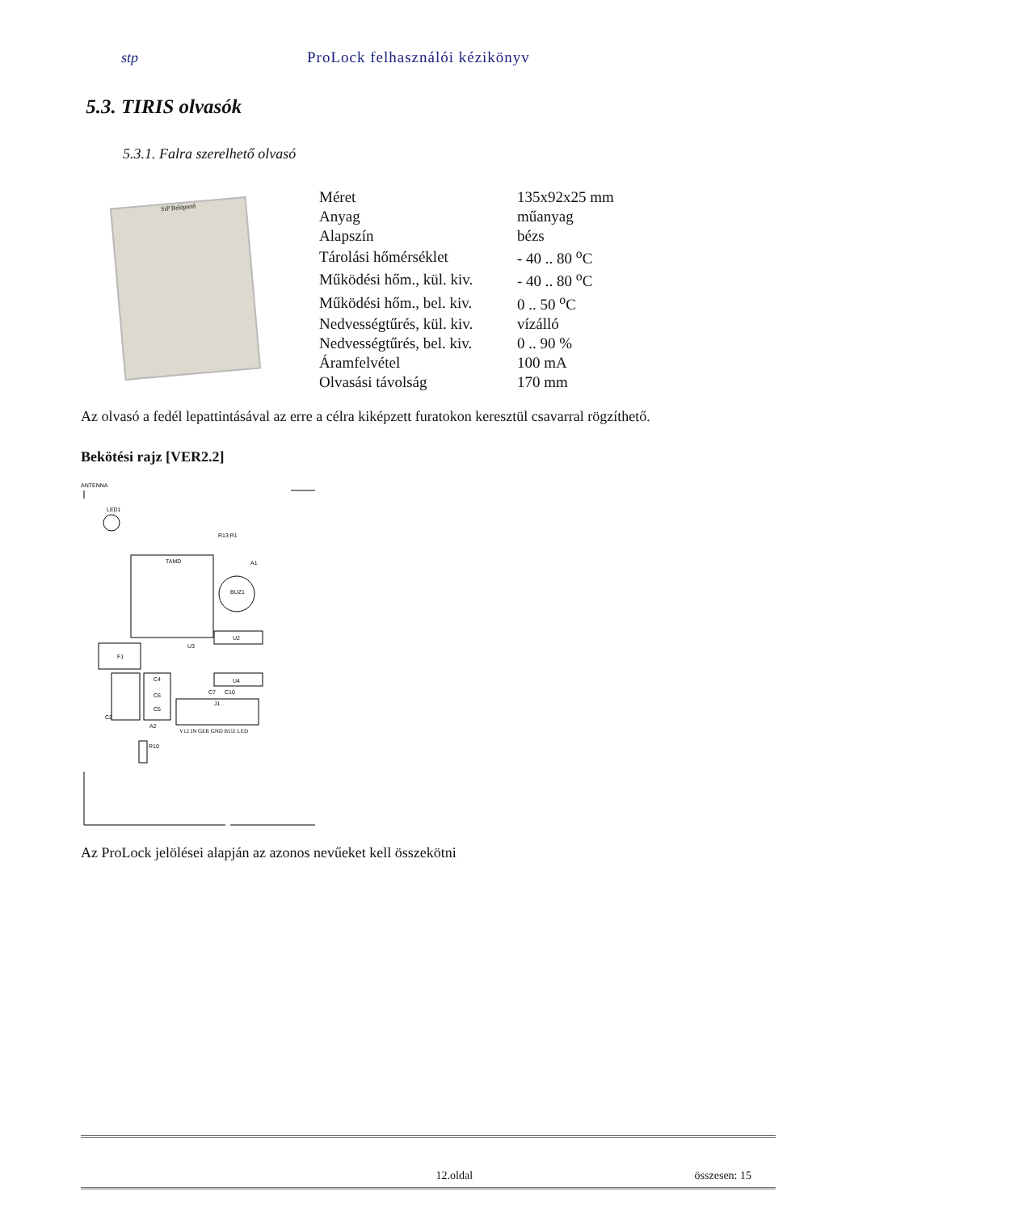stp ProLock felhasználói kézikönyv
5.3. TIRIS olvasók
5.3.1. Falra szerelhető olvasó
StP Beléptető
| Méret | 135x92x25 mm |
| Anyag | műanyag |
| Alapszín | bézs |
| Tárolási hőmérséklet | - 40 .. 80 <sup>o</sup>C |
| Működési hőm., kül. kiv. | - 40 .. 80 <sup>o</sup>C |
| Működési hőm., bel. kiv. | 0 .. 50 <sup>o</sup>C |
| Nedvességtűrés, kül. kiv. | vízálló |
| Nedvességtűrés, bel. kiv. | 0 .. 90 % |
| Áramfelvétel | 100 mA |
| Olvasási távolság | 170 mm |
Az olvasó a fedél lepattintásával az erre a célra kiképzett furatokon keresztül csavarral rögzíthető.
Bekötési rajz [VER2.2]
ANTENNA
LED1
TAMD
BUZ1
A1
U2
U4
F1
C2
C4
C6
C5
J1
V12 IN GER GND BUZ LED
U3
A2
R10
C7
C10
R13 R1
Az ProLock jelölései alapján az azonos nevűeket kell összekötni
12.oldal összesen: 15